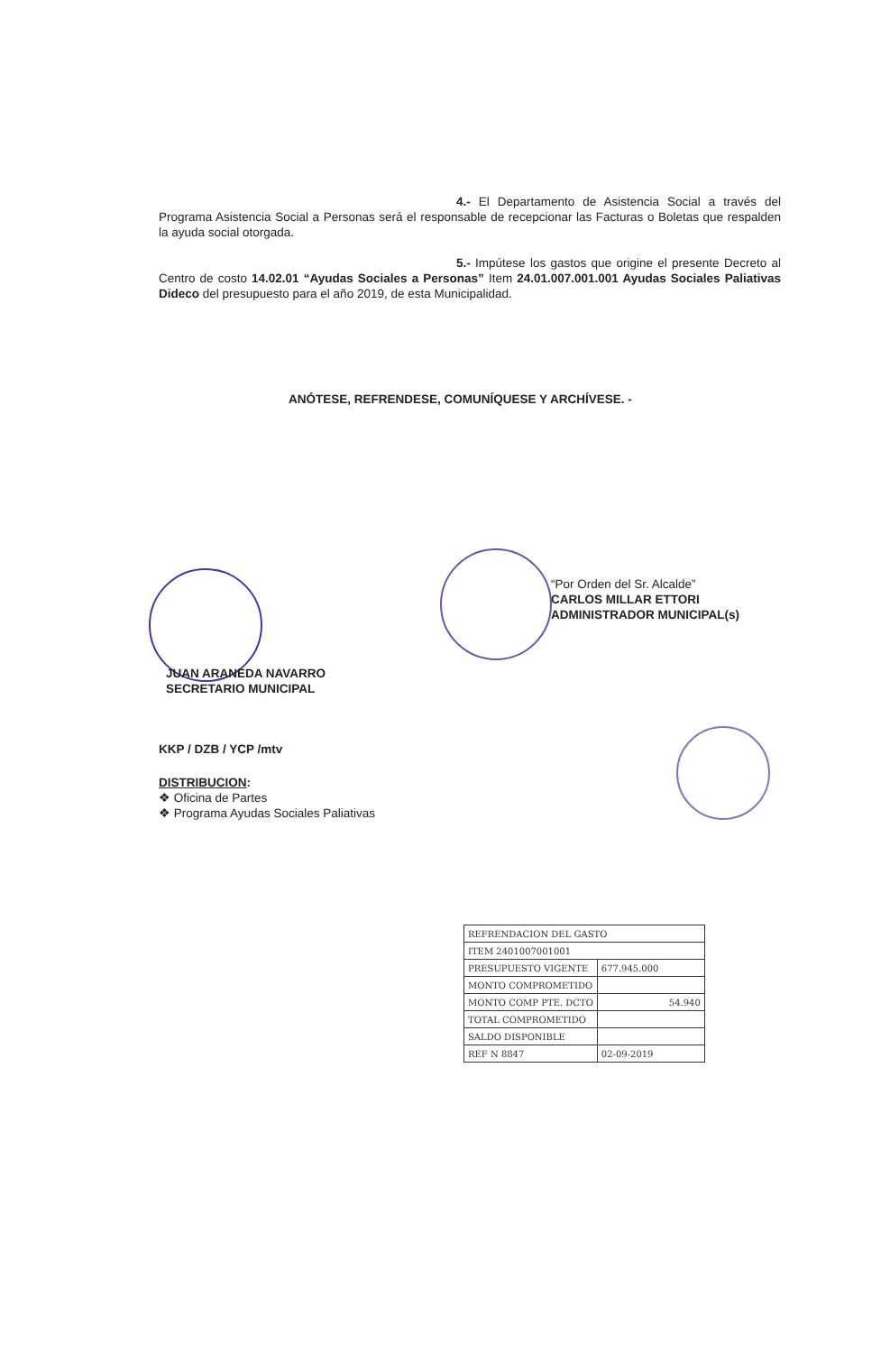4.- El Departamento de Asistencia Social a través del Programa Asistencia Social a Personas será el responsable de recepcionar las Facturas o Boletas que respalden la ayuda social otorgada.
5.- Impútese los gastos que origine el presente Decreto al Centro de costo 14.02.01 “Ayudas Sociales a Personas” Item 24.01.007.001.001 Ayudas Sociales Paliativas Dideco del presupuesto para el año 2019, de esta Municipalidad.
ANÓTESE, REFRENDESE, COMUNÍQUESE Y ARCHÍVESE. -
“Por Orden del Sr. Alcalde”
CARLOS MILLAR ETTORI
ADMINISTRADOR MUNICIPAL(s)
JUAN ARANEDA NAVARRO
SECRETARIO MUNICIPAL
KKP / DZB / YCP /mtv
DISTRIBUCION:
❖ Oficina de Partes
❖ Programa Ayudas Sociales Paliativas
| REFRENDACION DEL GASTO | |
| ITEM 2401007001001 | |
| PRESUPUESTO VIGENTE | 677.945.000 |
| MONTO COMPROMETIDO | |
| MONTO COMP PTE. DCTO | 54.940 |
| TOTAL COMPROMETIDO | |
| SALDO DISPONIBLE | |
| REF N 8847 | 02-09-2019 |